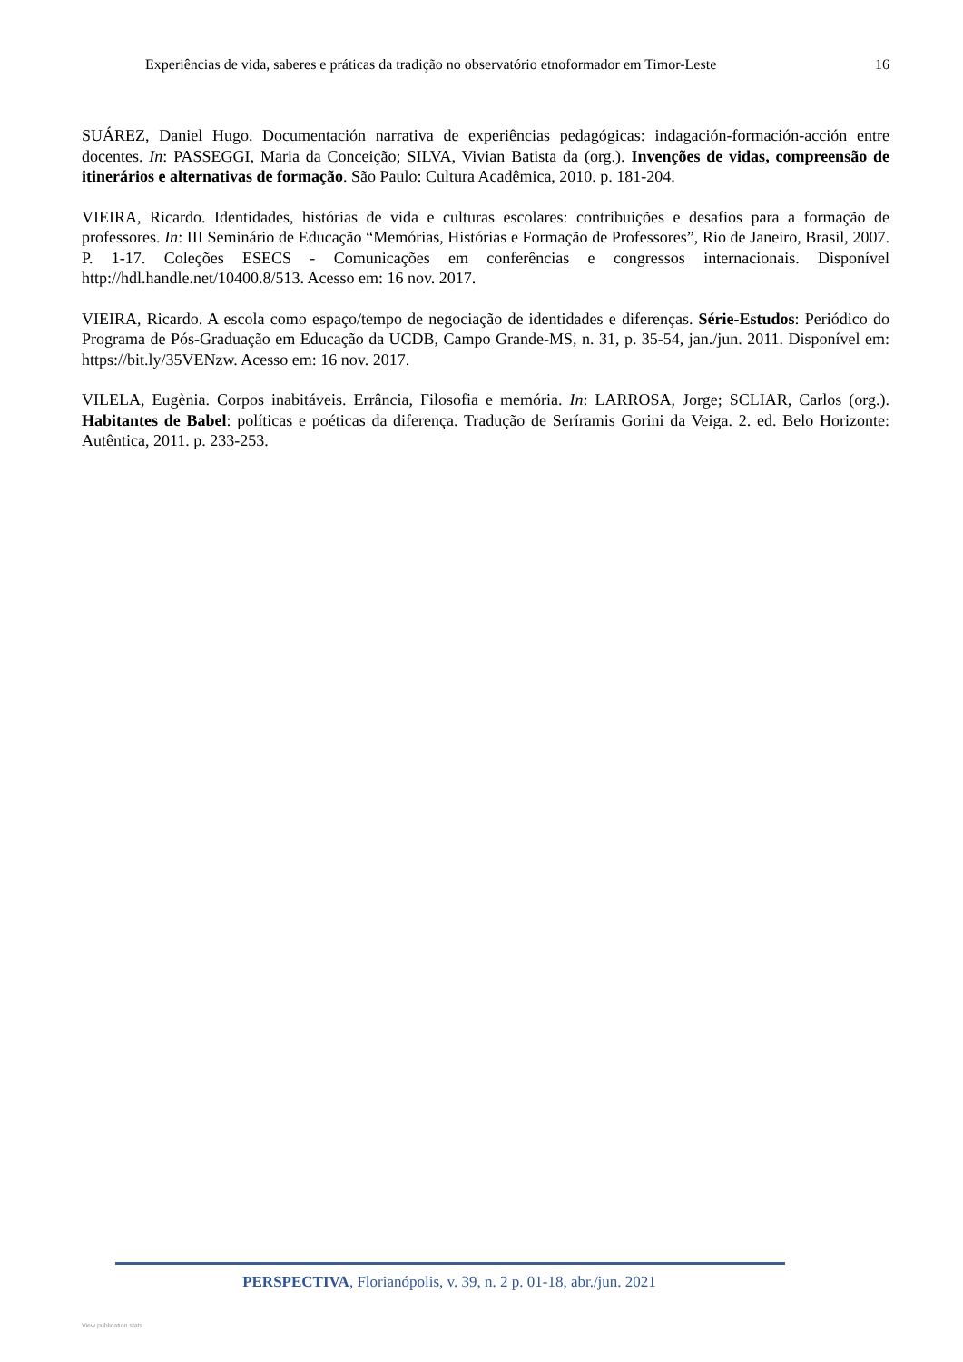Experiências de vida, saberes e práticas da tradição no observatório etnoformador em Timor-Leste 16
SUÁREZ, Daniel Hugo. Documentación narrativa de experiências pedagógicas: indagación-formación-acción entre docentes. In: PASSEGGI, Maria da Conceição; SILVA, Vivian Batista da (org.). Invenções de vidas, compreensão de itinerários e alternativas de formação. São Paulo: Cultura Acadêmica, 2010. p. 181-204.
VIEIRA, Ricardo. Identidades, histórias de vida e culturas escolares: contribuições e desafios para a formação de professores. In: III Seminário de Educação “Memórias, Histórias e Formação de Professores”, Rio de Janeiro, Brasil, 2007. P. 1-17. Coleções ESECS - Comunicações em conferências e congressos internacionais. Disponível http://hdl.handle.net/10400.8/513. Acesso em: 16 nov. 2017.
VIEIRA, Ricardo. A escola como espaço/tempo de negociação de identidades e diferenças. Série-Estudos: Periódico do Programa de Pós-Graduação em Educação da UCDB, Campo Grande-MS, n. 31, p. 35-54, jan./jun. 2011. Disponível em: https://bit.ly/35VENzw. Acesso em: 16 nov. 2017.
VILELA, Eugènia. Corpos inabitáveis. Errância, Filosofia e memória. In: LARROSA, Jorge; SCLIAR, Carlos (org.). Habitantes de Babel: políticas e poéticas da diferença. Tradução de Seríramis Gorini da Veiga. 2. ed. Belo Horizonte: Autêntica, 2011. p. 233-253.
PERSPECTIVA, Florianópolis, v. 39, n. 2 p. 01-18, abr./jun. 2021
View publication stats